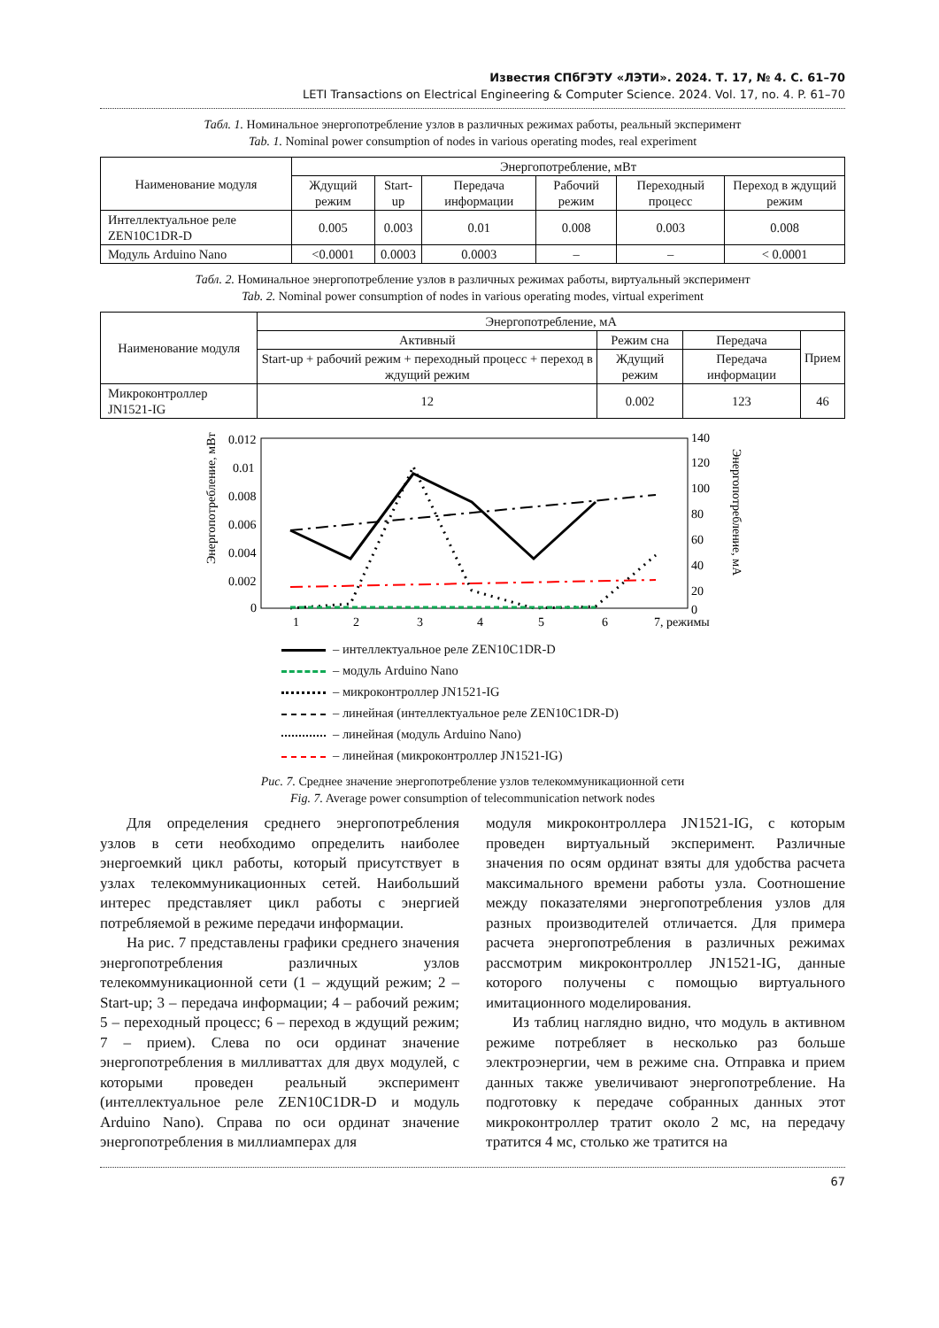Известия СПбГЭТУ «ЛЭТИ». 2024. Т. 17, № 4. С. 61–70
LETI Transactions on Electrical Engineering & Computer Science. 2024. Vol. 17, no. 4. P. 61–70
Табл. 1. Номинальное энергопотребление узлов в различных режимах работы, реальный эксперимент
Tab. 1. Nominal power consumption of nodes in various operating modes, real experiment
| Наименование модуля | Энергопотребление, мВт | | | | | |
| --- | --- | --- | --- | --- | --- | --- |
| | Ждущий режим | Start-up | Передача информации | Рабочий режим | Переходный процесс | Переход в ждущий режим |
| Интеллектуальное реле ZEN10C1DR-D | 0.005 | 0.003 | 0.01 | 0.008 | 0.003 | 0.008 |
| Модуль Arduino Nano | <0.0001 | 0.0003 | 0.0003 | – | – | < 0.0001 |
Табл. 2. Номинальное энергопотребление узлов в различных режимах работы, виртуальный эксперимент
Tab. 2. Nominal power consumption of nodes in various operating modes, virtual experiment
| Наименование модуля | Энергопотребление, мА | | | |
| --- | --- | --- | --- | --- |
| | Активный | Режим сна | Передача | Прием |
| | Start-up + рабочий режим + переходный процесс + переход в ждущий режим | Ждущий режим | Передача информации | |
| Микроконтроллер JN1521-IG | 12 | 0.002 | 123 | 46 |
0.012
0.01
0.008
0.006
0.004
0.002
0
140
120
100
80
60
40
20
0
1
2
3
4
5
6
7, режимы
Энергопотребление, мВт
Энергопотребление, мА
– интеллектуальное реле ZEN10C1DR-D
– модуль Arduino Nano
– микроконтроллер JN1521-IG
– линейная (интеллектуальное реле ZEN10C1DR-D)
– линейная (модуль Arduino Nano)
– линейная (микроконтроллер JN1521-IG)
Рис. 7. Среднее значение энергопотребление узлов телекоммуникационной сети
Fig. 7. Average power consumption of telecommunication network nodes
Для определения среднего энергопотребления узлов в сети необходимо определить наиболее энергоемкий цикл работы, который присутствует в узлах телекоммуникационных сетей. Наибольший интерес представляет цикл работы с энергией потребляемой в режиме передачи информации.
На рис. 7 представлены графики среднего значения энергопотребления различных узлов телекоммуникационной сети (1 – ждущий режим; 2 – Start-up; 3 – передача информации; 4 – рабочий режим; 5 – переходный процесс; 6 – переход в ждущий режим; 7 – прием). Слева по оси ординат значение энергопотребления в милливаттах для двух модулей, с которыми проведен реальный эксперимент (интеллектуальное реле ZEN10C1DR-D и модуль Arduino Nano). Справа по оси ординат значение энергопотребления в миллиамперах для
модуля микроконтроллера JN1521-IG, с которым проведен виртуальный эксперимент. Различные значения по осям ординат взяты для удобства расчета максимального времени работы узла. Соотношение между показателями энергопотребления узлов для разных производителей отличается. Для примера расчета энергопотребления в различных режимах рассмотрим микроконтроллер JN1521-IG, данные которого получены с помощью виртуального имитационного моделирования.
Из таблиц наглядно видно, что модуль в активном режиме потребляет в несколько раз больше электроэнергии, чем в режиме сна. Отправка и прием данных также увеличивают энергопотребление. На подготовку к передаче собранных данных этот микроконтроллер тратит около 2 мс, на передачу тратится 4 мс, столько же тратится на
67